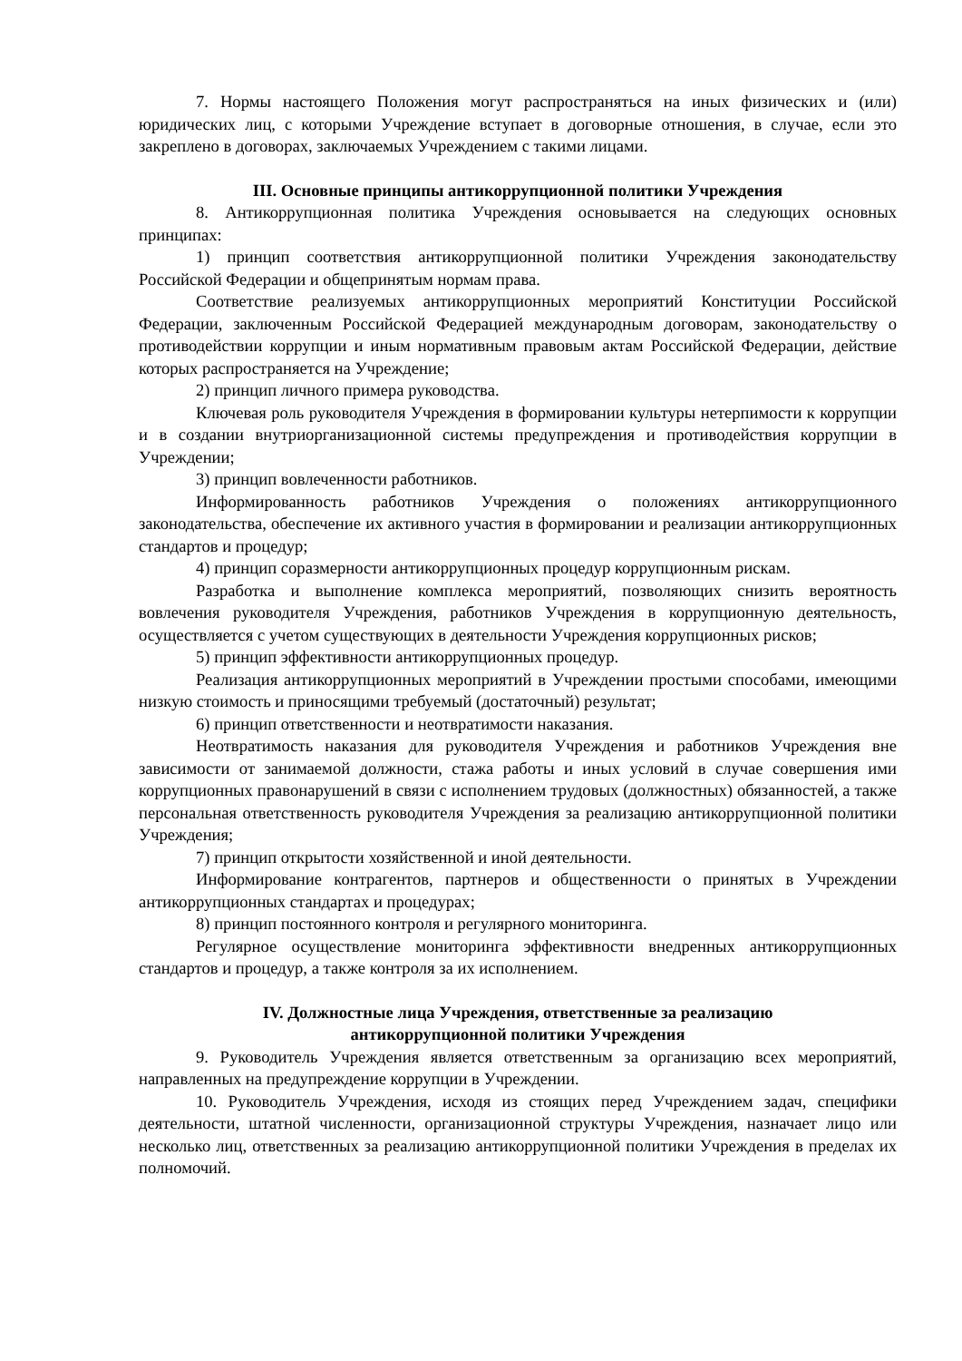7. Нормы настоящего Положения могут распространяться на иных физических и (или) юридических лиц, с которыми Учреждение вступает в договорные отношения, в случае, если это закреплено в договорах, заключаемых Учреждением с такими лицами.
III. Основные принципы антикоррупционной политики Учреждения
8. Антикоррупционная политика Учреждения основывается на следующих основных принципах:
1) принцип соответствия антикоррупционной политики Учреждения законодательству Российской Федерации и общепринятым нормам права.
Соответствие реализуемых антикоррупционных мероприятий Конституции Российской Федерации, заключенным Российской Федерацией международным договорам, законодательству о противодействии коррупции и иным нормативным правовым актам Российской Федерации, действие которых распространяется на Учреждение;
2) принцип личного примера руководства.
Ключевая роль руководителя Учреждения в формировании культуры нетерпимости к коррупции и в создании внутриорганизационной системы предупреждения и противодействия коррупции в Учреждении;
3) принцип вовлеченности работников.
Информированность работников Учреждения о положениях антикоррупционного законодательства, обеспечение их активного участия в формировании и реализации антикоррупционных стандартов и процедур;
4) принцип соразмерности антикоррупционных процедур коррупционным рискам.
Разработка и выполнение комплекса мероприятий, позволяющих снизить вероятность вовлечения руководителя Учреждения, работников Учреждения в коррупционную деятельность, осуществляется с учетом существующих в деятельности Учреждения коррупционных рисков;
5) принцип эффективности антикоррупционных процедур.
Реализация антикоррупционных мероприятий в Учреждении простыми способами, имеющими низкую стоимость и приносящими требуемый (достаточный) результат;
6) принцип ответственности и неотвратимости наказания.
Неотвратимость наказания для руководителя Учреждения и работников Учреждения вне зависимости от занимаемой должности, стажа работы и иных условий в случае совершения ими коррупционных правонарушений в связи с исполнением трудовых (должностных) обязанностей, а также персональная ответственность руководителя Учреждения за реализацию антикоррупционной политики Учреждения;
7) принцип открытости хозяйственной и иной деятельности.
Информирование контрагентов, партнеров и общественности о принятых в Учреждении антикоррупционных стандартах и процедурах;
8) принцип постоянного контроля и регулярного мониторинга.
Регулярное осуществление мониторинга эффективности внедренных антикоррупционных стандартов и процедур, а также контроля за их исполнением.
IV. Должностные лица Учреждения, ответственные за реализацию
антикоррупционной политики Учреждения
9. Руководитель Учреждения является ответственным за организацию всех мероприятий, направленных на предупреждение коррупции в Учреждении.
10. Руководитель Учреждения, исходя из стоящих перед Учреждением задач, специфики деятельности, штатной численности, организационной структуры Учреждения, назначает лицо или несколько лиц, ответственных за реализацию антикоррупционной политики Учреждения в пределах их полномочий.